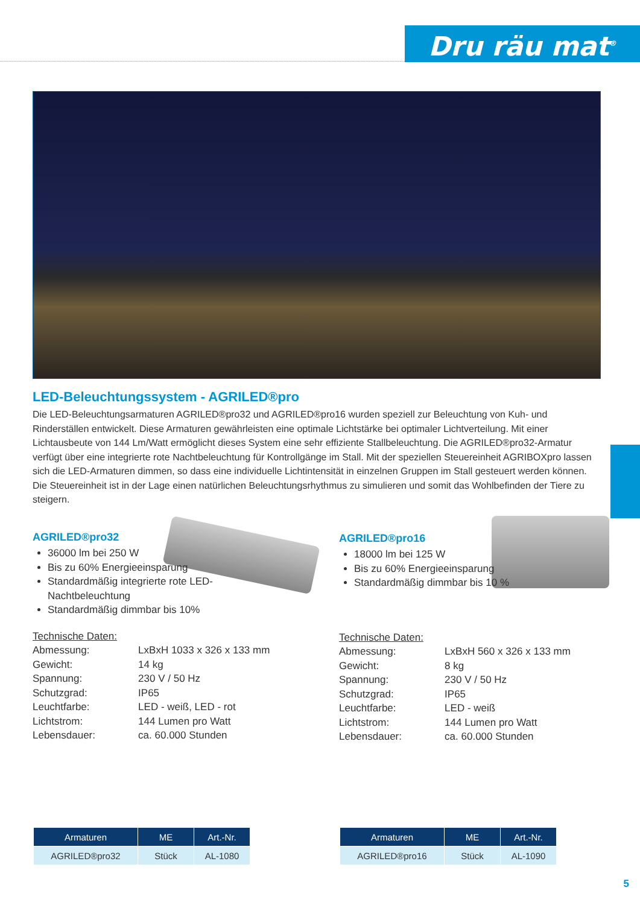Dru räu mat<sup>®</sup>
LED-Beleuchtungssystem - AGRILED®pro
Die LED-Beleuchtungsarmaturen AGRILED®pro32 und AGRILED®pro16 wurden speziell zur Beleuchtung von Kuh- und Rinderställen entwickelt. Diese Armaturen gewährleisten eine optimale Lichtstärke bei optimaler Lichtverteilung. Mit einer Lichtausbeute von 144 Lm/Watt ermöglicht dieses System eine sehr effiziente Stallbeleuchtung. Die AGRILED®pro32-Armatur verfügt über eine integrierte rote Nachtbeleuchtung für Kontrollgänge im Stall. Mit der speziellen Steuereinheit AGRIBOXpro lassen sich die LED-Armaturen dimmen, so dass eine individuelle Lichtintensität in einzelnen Gruppen im Stall gesteuert werden können.
Die Steuereinheit ist in der Lage einen natürlichen Beleuchtungsrhythmus zu simulieren und somit das Wohlbefinden der Tiere zu steigern.
AGRILED®pro32
36000 lm bei 250 W
Bis zu 60% Energieeinsparung
Standardmäßig integrierte rote LED-Nachtbeleuchtung
Standardmäßig dimmbar bis 10%
Technische Daten:
| Abmessung: | LxBxH 1033 x 326 x 133 mm |
| Gewicht: | 14 kg |
| Spannung: | 230 V / 50 Hz |
| Schutzgrad: | IP65 |
| Leuchtfarbe: | LED - weiß, LED - rot |
| Lichtstrom: | 144 Lumen pro Watt |
| Lebensdauer: | ca. 60.000 Stunden |
AGRILED®pro16
18000 lm bei 125 W
Bis zu 60% Energieeinsparung
Standardmäßig dimmbar bis 10 %
Technische Daten:
| Abmessung: | LxBxH 560 x 326 x 133 mm |
| Gewicht: | 8 kg |
| Spannung: | 230 V / 50 Hz |
| Schutzgrad: | IP65 |
| Leuchtfarbe: | LED - weiß |
| Lichtstrom: | 144 Lumen pro Watt |
| Lebensdauer: | ca. 60.000 Stunden |
| Armaturen | ME | Art.-Nr. |
| --- | --- | --- |
| AGRILED®pro32 | Stück | AL-1080 |
| Armaturen | ME | Art.-Nr. |
| --- | --- | --- |
| AGRILED®pro16 | Stück | AL-1090 |
5